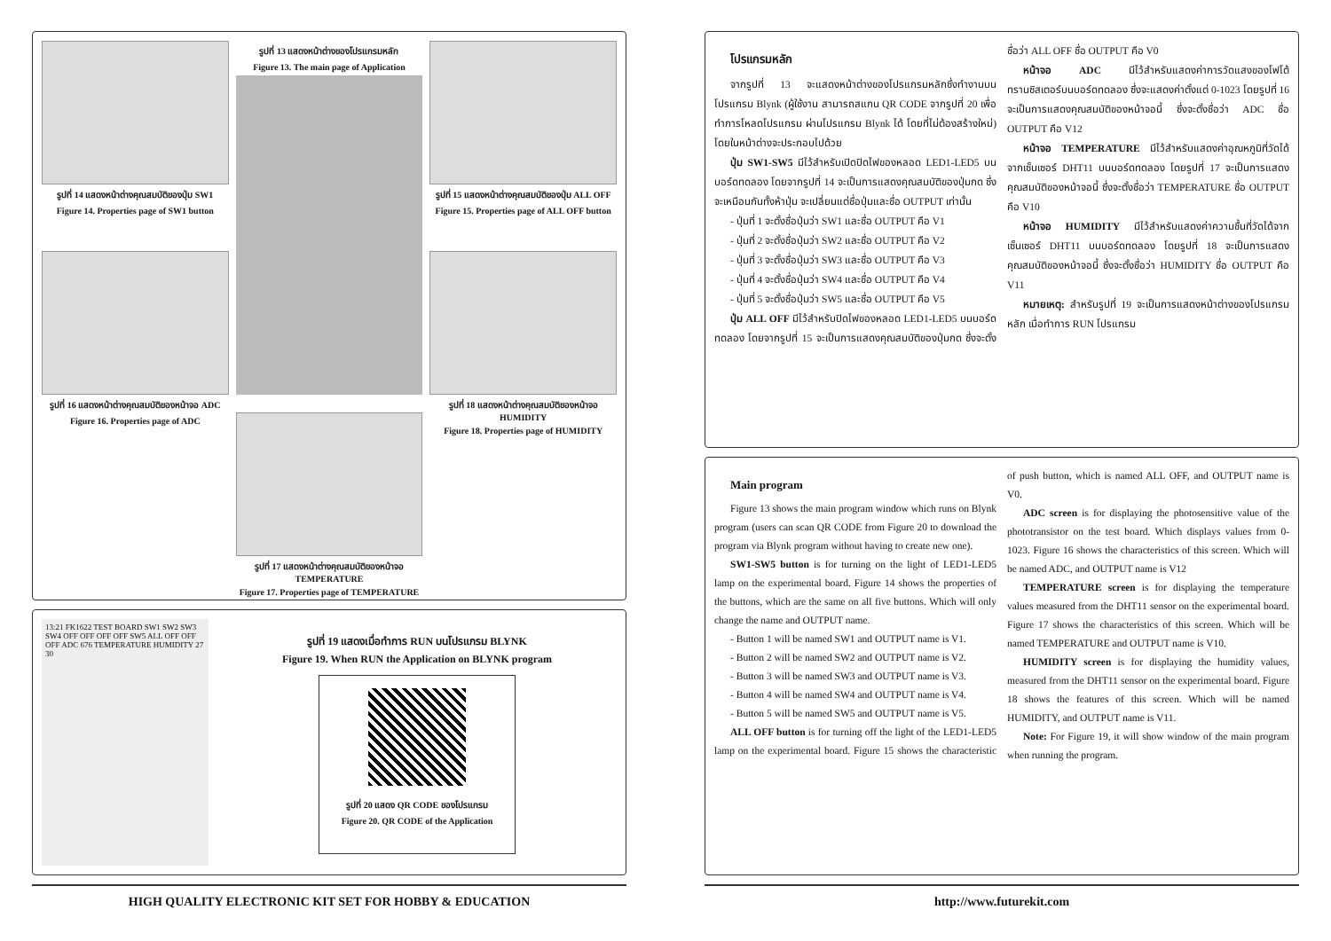รูปที่ 14 แสดงหน้าต่างคุณสมบัติของปุ่ม SW1
Figure 14. Properties page of SW1 button
รูปที่ 16 แสดงหน้าต่างคุณสมบัติของหน้าจอ ADC
Figure 16. Properties page of ADC
รูปที่ 13 แสดงหน้าต่างของโปรแกรมหลัก
Figure 13. The main page of Application
รูปที่ 17 แสดงหน้าต่างคุณสมบัติของหน้าจอ TEMPERATURE
Figure 17. Properties page of TEMPERATURE
รูปที่ 15 แสดงหน้าต่างคุณสมบัติของปุ่ม ALL OFF
Figure 15. Properties page of ALL OFF button
รูปที่ 18 แสดงหน้าต่างคุณสมบัติของหน้าจอ HUMIDITY
Figure 18. Properties page of HUMIDITY
13:21 FK1622 TEST BOARD SW1 SW2 SW3 SW4 OFF OFF OFF OFF SW5 ALL OFF OFF OFF ADC 676 TEMPERATURE HUMIDITY 27 30
รูปที่ 19 แสดงเมื่อทำการ RUN บนโปรแกรม BLYNK
Figure 19. When RUN the Application on BLYNK program
รูปที่ 20 แสดง QR CODE ของโปรแกรม
Figure 20. QR CODE of the Application
HIGH QUALITY ELECTRONIC KIT SET FOR HOBBY & EDUCATION
โปรแกรมหลัก
จากรูปที่ 13 จะแสดงหน้าต่างของโปรแกรมหลักซึ่งทำงานบนโปรแกรม Blynk (ผู้ใช้งาน สามารถสแกน QR CODE จากรูปที่ 20 เพื่อทำการโหลดโปรแกรม ผ่านโปรแกรม Blynk ได้ โดยที่ไม่ต้องสร้างใหม่) โดยในหน้าต่างจะประกอบไปด้วย
ปุ่ม SW1-SW5 มีไว้สำหรับเปิดปิดไฟของหลอด LED1-LED5 บนบอร์ดทดลอง โดยจากรูปที่ 14 จะเป็นการแสดงคุณสมบัติของปุ่มกด ซึ่งจะเหมือนกันทั้งห้าปุ่ม จะเปลี่ยนแต่ชื่อปุ่มและชื่อ OUTPUT เท่านั้น
- ปุ่มที่ 1 จะตั้งชื่อปุ่มว่า SW1 และชื่อ OUTPUT คือ V1
- ปุ่มที่ 2 จะตั้งชื่อปุ่มว่า SW2 และชื่อ OUTPUT คือ V2
- ปุ่มที่ 3 จะตั้งชื่อปุ่มว่า SW3 และชื่อ OUTPUT คือ V3
- ปุ่มที่ 4 จะตั้งชื่อปุ่มว่า SW4 และชื่อ OUTPUT คือ V4
- ปุ่มที่ 5 จะตั้งชื่อปุ่มว่า SW5 และชื่อ OUTPUT คือ V5
ปุ่ม ALL OFF มีไว้สำหรับปิดไฟของหลอด LED1-LED5 บนบอร์ดทดลอง โดยจากรูปที่ 15 จะเป็นการแสดงคุณสมบัติของปุ่มกด ซึ่งจะตั้งชื่อว่า ALL OFF ชื่อ OUTPUT คือ V0
หน้าจอ ADC มีไว้สำหรับแสดงค่าการวัดแสงของโฟโต้ทรานซิสเตอร์บนบอร์ดทดลอง ซึ่งจะแสดงค่าตั้งแต่ 0-1023 โดยรูปที่ 16 จะเป็นการแสดงคุณสมบัติของหน้าจอนี้ ซึ่งจะตั้งชื่อว่า ADC ชื่อ OUTPUT คือ V12
หน้าจอ TEMPERATURE มีไว้สำหรับแสดงค่าอุณหภูมิที่วัดได้จากเซ็นเซอร์ DHT11 บนบอร์ดทดลอง โดยรูปที่ 17 จะเป็นการแสดงคุณสมบัติของหน้าจอนี้ ซึ่งจะตั้งชื่อว่า TEMPERATURE ชื่อ OUTPUT คือ V10
หน้าจอ HUMIDITY มีไว้สำหรับแสดงค่าความชื้นที่วัดได้จากเซ็นเซอร์ DHT11 บนบอร์ดทดลอง โดยรูปที่ 18 จะเป็นการแสดงคุณสมบัติของหน้าจอนี้ ซึ่งจะตั้งชื่อว่า HUMIDITY ชื่อ OUTPUT คือ V11
หมายเหตุ: สำหรับรูปที่ 19 จะเป็นการแสดงหน้าต่างของโปรแกรมหลัก เมื่อทำการ RUN โปรแกรม
Main program
Figure 13 shows the main program window which runs on Blynk program (users can scan QR CODE from Figure 20 to download the program via Blynk program without having to create new one).
SW1-SW5 button is for turning on the light of LED1-LED5 lamp on the experimental board. Figure 14 shows the properties of the buttons, which are the same on all five buttons. Which will only change the name and OUTPUT name.
- Button 1 will be named SW1 and OUTPUT name is V1.
- Button 2 will be named SW2 and OUTPUT name is V2.
- Button 3 will be named SW3 and OUTPUT name is V3.
- Button 4 will be named SW4 and OUTPUT name is V4.
- Button 5 will be named SW5 and OUTPUT name is V5.
ALL OFF button is for turning off the light of the LED1-LED5 lamp on the experimental board. Figure 15 shows the characteristic of push button, which is named ALL OFF, and OUTPUT name is V0.
ADC screen is for displaying the photosensitive value of the phototransistor on the test board. Which displays values from 0-1023. Figure 16 shows the characteristics of this screen. Which will be named ADC, and OUTPUT name is V12
TEMPERATURE screen is for displaying the temperature values measured from the DHT11 sensor on the experimental board. Figure 17 shows the characteristics of this screen. Which will be named TEMPERATURE and OUTPUT name is V10.
HUMIDITY screen is for displaying the humidity values, measured from the DHT11 sensor on the experimental board. Figure 18 shows the features of this screen. Which will be named HUMIDITY, and OUTPUT name is V11.
Note: For Figure 19, it will show window of the main program when running the program.
http://www.futurekit.com